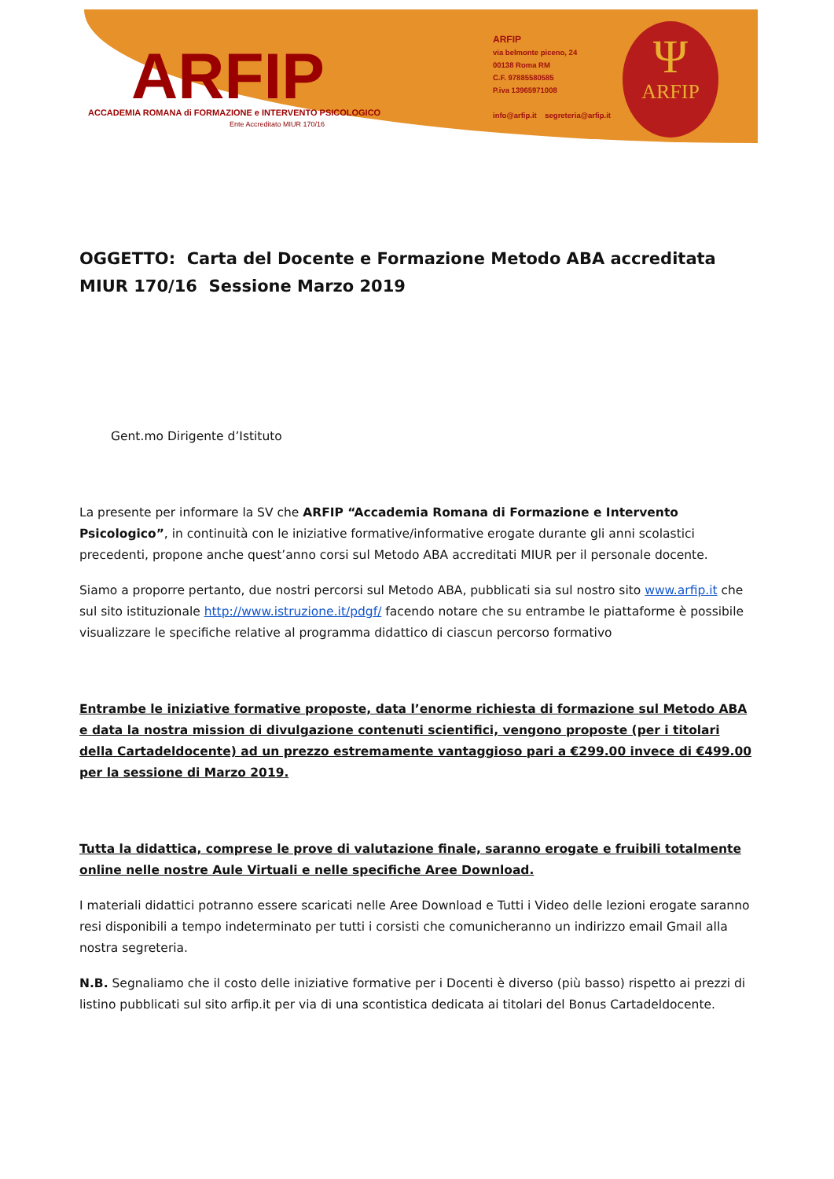ARFIP
ACCADEMIA ROMANA di FORMAZIONE e INTERVENTO PSICOLOGICO
Ente Accreditato MIUR 170/16
ARFIP
via belmonte piceno, 24
00138 Roma RM
C.F. 97885580585
P.iva 13965971008
info@arfip.it segreteria@arfip.it
Ψ
ARFIP
OGGETTO: Carta del Docente e Formazione Metodo ABA accreditata MIUR 170/16 Sessione Marzo 2019
Gent.mo Dirigente d’Istituto
La presente per informare la SV che ARFIP “Accademia Romana di Formazione e Intervento Psicologico”, in continuità con le iniziative formative/informative erogate durante gli anni scolastici precedenti, propone anche quest’anno corsi sul Metodo ABA accreditati MIUR per il personale docente.
Siamo a proporre pertanto, due nostri percorsi sul Metodo ABA, pubblicati sia sul nostro sito www.arfip.it che sul sito istituzionale http://www.istruzione.it/pdgf/ facendo notare che su entrambe le piattaforme è possibile visualizzare le specifiche relative al programma didattico di ciascun percorso formativo
Entrambe le iniziative formative proposte, data l’enorme richiesta di formazione sul Metodo ABA e data la nostra mission di divulgazione contenuti scientifici, vengono proposte (per i titolari della Cartadeldocente) ad un prezzo estremamente vantaggioso pari a €299.00 invece di €499.00 per la sessione di Marzo 2019.
Tutta la didattica, comprese le prove di valutazione finale, saranno erogate e fruibili totalmente online nelle nostre Aule Virtuali e nelle specifiche Aree Download.
I materiali didattici potranno essere scaricati nelle Aree Download e Tutti i Video delle lezioni erogate saranno resi disponibili a tempo indeterminato per tutti i corsisti che comunicheranno un indirizzo email Gmail alla nostra segreteria.
N.B. Segnaliamo che il costo delle iniziative formative per i Docenti è diverso (più basso) rispetto ai prezzi di listino pubblicati sul sito arfip.it per via di una scontistica dedicata ai titolari del Bonus Cartadeldocente.